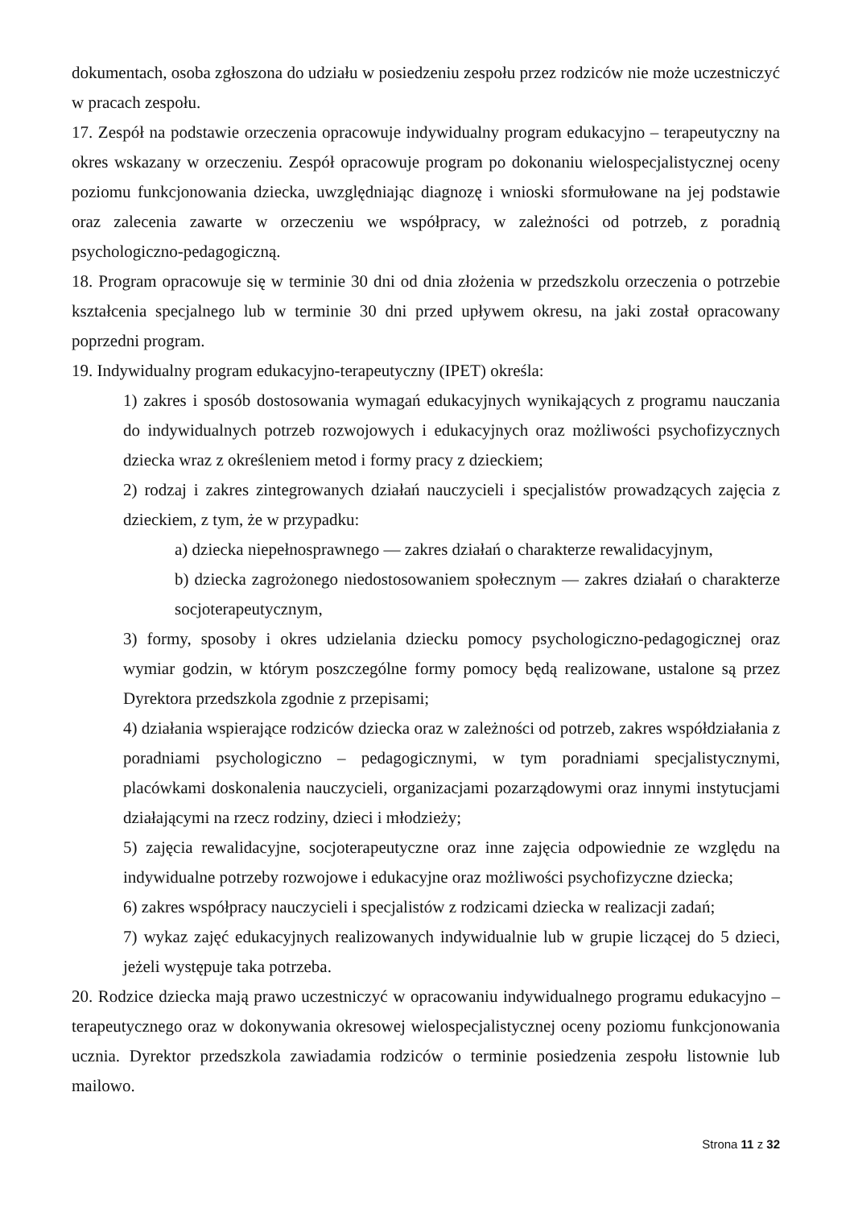dokumentach, osoba zgłoszona do udziału w posiedzeniu zespołu przez rodziców nie może uczestniczyć w pracach zespołu.
17. Zespół na podstawie orzeczenia opracowuje indywidualny program edukacyjno – terapeutyczny na okres wskazany w orzeczeniu. Zespół opracowuje program po dokonaniu wielospecjalistycznej oceny poziomu funkcjonowania dziecka, uwzględniając diagnozę i wnioski sformułowane na jej podstawie oraz zalecenia zawarte w orzeczeniu we współpracy, w zależności od potrzeb, z poradnią psychologiczno-pedagogiczną.
18. Program opracowuje się w terminie 30 dni od dnia złożenia w przedszkolu orzeczenia o potrzebie kształcenia specjalnego lub w terminie 30 dni przed upływem okresu, na jaki został opracowany poprzedni program.
19. Indywidualny program edukacyjno-terapeutyczny (IPET) określa:
1) zakres i sposób dostosowania wymagań edukacyjnych wynikających z programu nauczania do indywidualnych potrzeb rozwojowych i edukacyjnych oraz możliwości psychofizycznych dziecka wraz z określeniem metod i formy pracy z dzieckiem;
2) rodzaj i zakres zintegrowanych działań nauczycieli i specjalistów prowadzących zajęcia z dzieckiem, z tym, że w przypadku:
a) dziecka niepełnosprawnego — zakres działań o charakterze rewalidacyjnym,
b) dziecka zagrożonego niedostosowaniem społecznym — zakres działań o charakterze socjoterapeutycznym,
3) formy, sposoby i okres udzielania dziecku pomocy psychologiczno-pedagogicznej oraz wymiar godzin, w którym poszczególne formy pomocy będą realizowane, ustalone są przez Dyrektora przedszkola zgodnie z przepisami;
4) działania wspierające rodziców dziecka oraz w zależności od potrzeb, zakres współdziałania z poradniami psychologiczno – pedagogicznymi, w tym poradniami specjalistycznymi, placówkami doskonalenia nauczycieli, organizacjami pozarządowymi oraz innymi instytucjami działającymi na rzecz rodziny, dzieci i młodzieży;
5) zajęcia rewalidacyjne, socjoterapeutyczne oraz inne zajęcia odpowiednie ze względu na indywidualne potrzeby rozwojowe i edukacyjne oraz możliwości psychofizyczne dziecka;
6) zakres współpracy nauczycieli i specjalistów z rodzicami dziecka w realizacji zadań;
7) wykaz zajęć edukacyjnych realizowanych indywidualnie lub w grupie liczącej do 5 dzieci, jeżeli występuje taka potrzeba.
20. Rodzice dziecka mają prawo uczestniczyć w opracowaniu indywidualnego programu edukacyjno – terapeutycznego oraz w dokonywania okresowej wielospecjalistycznej oceny poziomu funkcjonowania ucznia. Dyrektor przedszkola zawiadamia rodziców o terminie posiedzenia zespołu listownie lub mailowo.
Strona 11 z 32